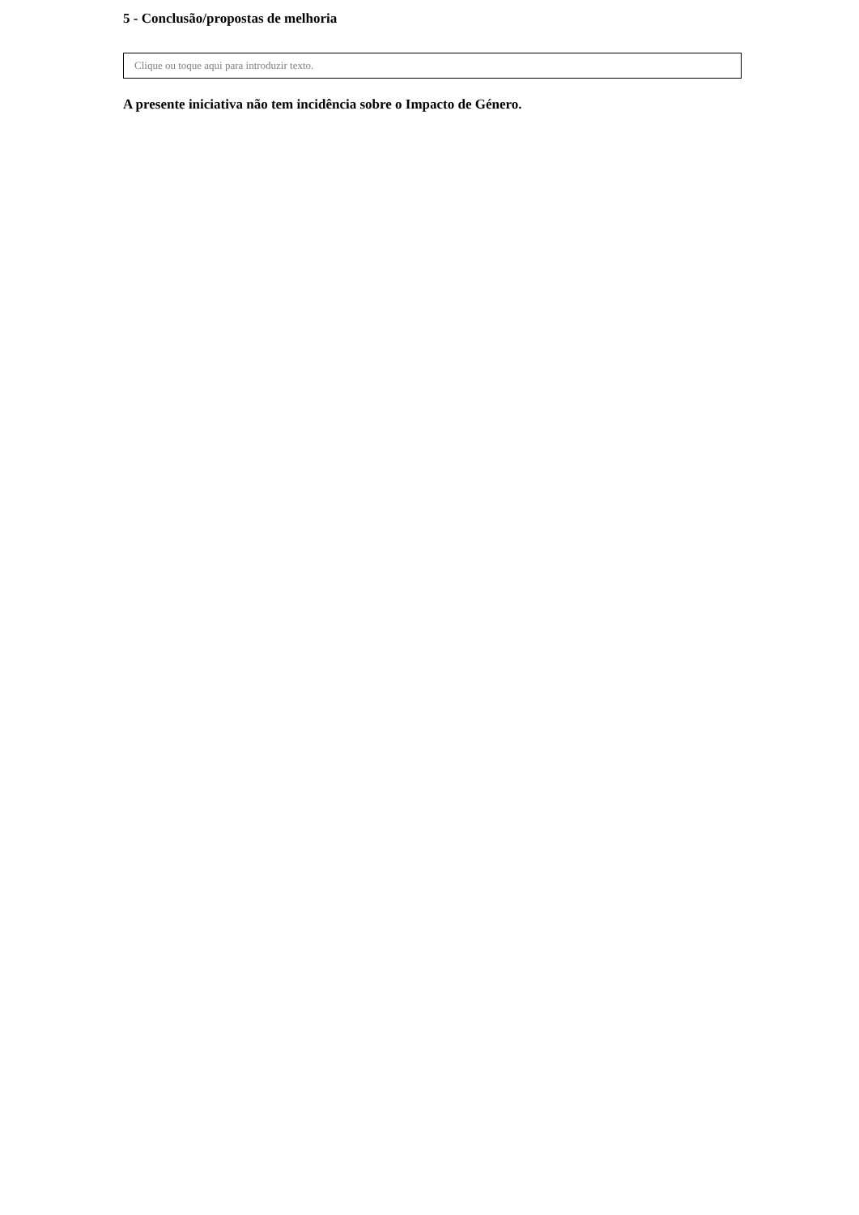5 - Conclusão/propostas de melhoria
Clique ou toque aqui para introduzir texto.
A presente iniciativa não tem incidência sobre o Impacto de Género.